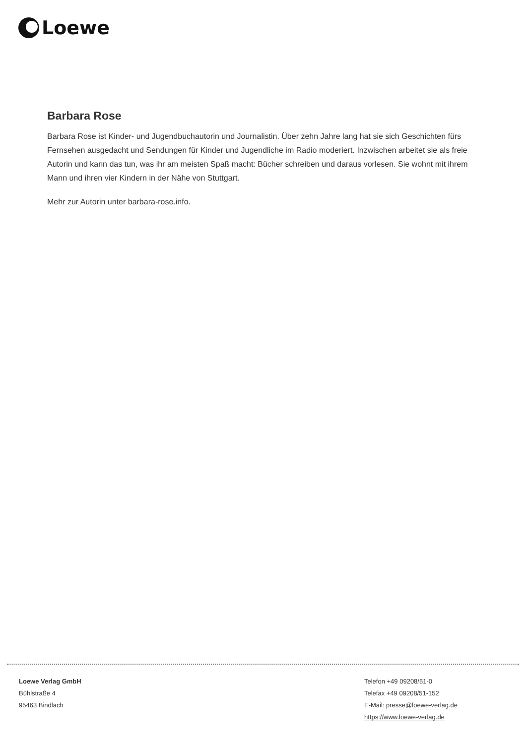Loewe
Barbara Rose
Barbara Rose ist Kinder- und Jugendbuchautorin und Journalistin. Über zehn Jahre lang hat sie sich Geschichten fürs Fernsehen ausgedacht und Sendungen für Kinder und Jugendliche im Radio moderiert. Inzwischen arbeitet sie als freie Autorin und kann das tun, was ihr am meisten Spaß macht: Bücher schreiben und daraus vorlesen. Sie wohnt mit ihrem Mann und ihren vier Kindern in der Nähe von Stuttgart.
Mehr zur Autorin unter barbara-rose.info.
Loewe Verlag GmbH
Bühlstraße 4
95463 Bindlach
Telefon +49 09208/51-0
Telefax +49 09208/51-152
E-Mail: presse@loewe-verlag.de
https://www.loewe-verlag.de